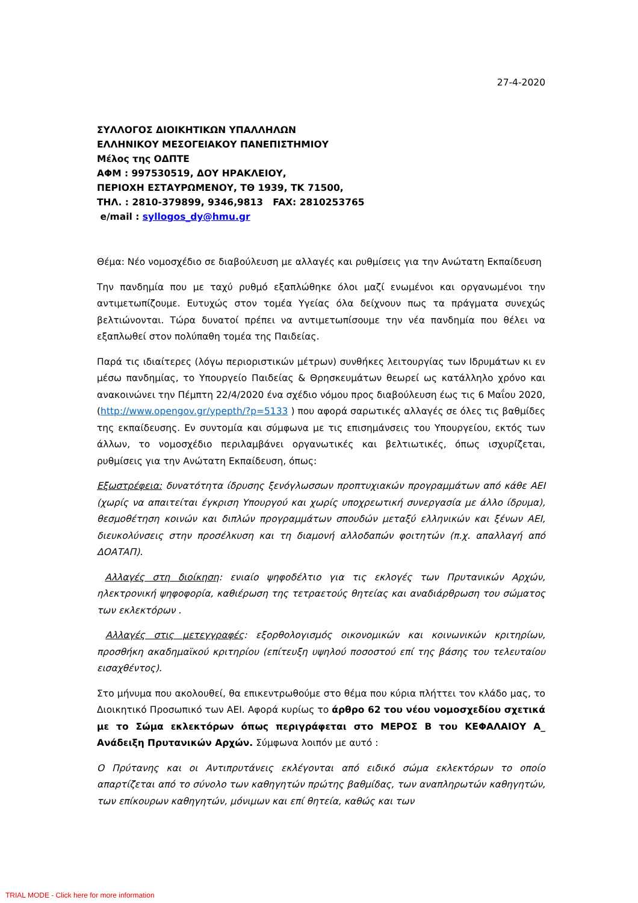27-4-2020
ΣΥΛΛΟΓΟΣ ΔΙΟΙΚΗΤΙΚΩΝ ΥΠΑΛΛΗΛΩΝ
ΕΛΛΗΝΙΚΟΥ ΜΕΣΟΓΕΙΑΚΟΥ ΠΑΝΕΠΙΣΤΗΜΙΟΥ
Μέλος της ΟΔΠΤΕ
ΑΦΜ : 997530519, ΔΟΥ ΗΡΑΚΛΕΙΟΥ,
ΠΕΡΙΟΧΗ ΕΣΤΑΥΡΩΜΕΝΟΥ, ΤΘ 1939, ΤΚ 71500,
ΤΗΛ. : 2810-379899, 9346,9813 FAX: 2810253765
e/mail : syllogos_dy@hmu.gr
Θέμα: Νέο νομοσχέδιο σε διαβούλευση με αλλαγές και ρυθμίσεις για την Ανώτατη Εκπαίδευση
Την πανδημία που με ταχύ ρυθμό εξαπλώθηκε όλοι μαζί ενωμένοι και οργανωμένοι την αντιμετωπίζουμε. Ευτυχώς στον τομέα Υγείας όλα δείχνουν πως τα πράγματα συνεχώς βελτιώνονται. Τώρα δυνατοί πρέπει να αντιμετωπίσουμε την νέα πανδημία που θέλει να εξαπλωθεί στον πολύπαθη τομέα της Παιδείας.
Παρά τις ιδιαίτερες (λόγω περιοριστικών μέτρων) συνθήκες λειτουργίας των Ιδρυμάτων κι εν μέσω πανδημίας, το Υπουργείο Παιδείας & Θρησκευμάτων θεωρεί ως κατάλληλο χρόνο και ανακοινώνει την Πέμπτη 22/4/2020 ένα σχέδιο νόμου προς διαβούλευση έως τις 6 Μαΐου 2020, (http://www.opengov.gr/ypepth/?p=5133 ) που αφορά σαρωτικές αλλαγές σε όλες τις βαθμίδες της εκπαίδευσης. Εν συντομία και σύμφωνα με τις επισημάνσεις του Υπουργείου, εκτός των άλλων, το νομοσχέδιο περιλαμβάνει οργανωτικές και βελτιωτικές, όπως ισχυρίζεται, ρυθμίσεις για την Ανώτατη Εκπαίδευση, όπως:
Εξωστρέφεια: δυνατότητα ίδρυσης ξενόγλωσσων προπτυχιακών προγραμμάτων από κάθε ΑΕΙ (χωρίς να απαιτείται έγκριση Υπουργού και χωρίς υποχρεωτική συνεργασία με άλλο ίδρυμα), θεσμοθέτηση κοινών και διπλών προγραμμάτων σπουδών μεταξύ ελληνικών και ξένων ΑΕΙ, διευκολύνσεις στην προσέλκυση και τη διαμονή αλλοδαπών φοιτητών (π.χ. απαλλαγή από ΔΟΑΤΑΠ).
Αλλαγές στη διοίκηση: ενιαίο ψηφοδέλτιο για τις εκλογές των Πρυτανικών Αρχών, ηλεκτρονική ψηφοφορία, καθιέρωση της τετραετούς θητείας και αναδιάρθρωση του σώματος των εκλεκτόρων .
Αλλαγές στις μετεγγραφές: εξορθολογισμός οικονομικών και κοινωνικών κριτηρίων, προσθήκη ακαδημαϊκού κριτηρίου (επίτευξη υψηλού ποσοστού επί της βάσης του τελευταίου εισαχθέντος).
Στο μήνυμα που ακολουθεί, θα επικεντρωθούμε στο θέμα που κύρια πλήττει τον κλάδο μας, το Διοικητικό Προσωπικό των ΑΕΙ. Αφορά κυρίως το άρθρο 62 του νέου νομοσχεδίου σχετικά με το Σώμα εκλεκτόρων όπως περιγράφεται στο ΜΕΡΟΣ Β του ΚΕΦΑΛΑΙΟΥ Α_ Ανάδειξη Πρυτανικών Αρχών. Σύμφωνα λοιπόν με αυτό :
Ο Πρύτανης και οι Αντιπρυτάνεις εκλέγονται από ειδικό σώμα εκλεκτόρων το οποίο απαρτίζεται από το σύνολο των καθηγητών πρώτης βαθμίδας, των αναπληρωτών καθηγητών, των επίκουρων καθηγητών, μόνιμων και επί θητεία, καθώς και των
TRIAL MODE - Click here for more information